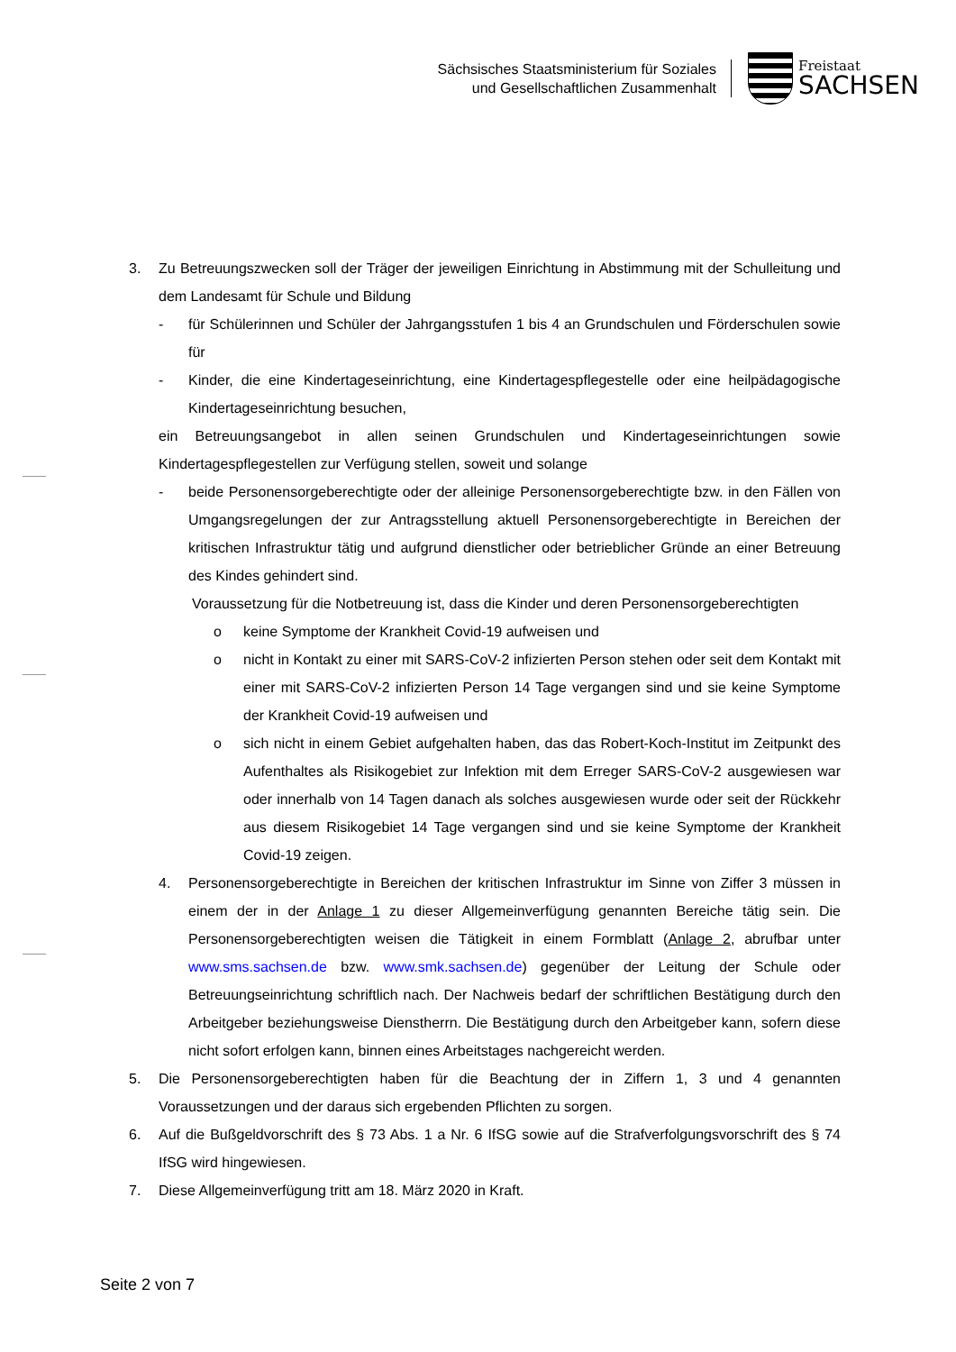Sächsisches Staatsministerium für Soziales
und Gesellschaftlichen Zusammenhalt
Freistaat
SACHSEN
3. Zu Betreuungszwecken soll der Träger der jeweiligen Einrichtung in Abstimmung mit der Schulleitung und dem Landesamt für Schule und Bildung
- für Schülerinnen und Schüler der Jahrgangsstufen 1 bis 4 an Grundschulen und Förderschulen sowie für
- Kinder, die eine Kindertageseinrichtung, eine Kindertagespflegestelle oder eine heilpädagogische Kindertageseinrichtung besuchen,
ein Betreuungsangebot in allen seinen Grundschulen und Kindertageseinrichtungen sowie Kindertagespflegestellen zur Verfügung stellen, soweit und solange
- beide Personensorgeberechtigte oder der alleinige Personensorgeberechtigte bzw. in den Fällen von Umgangsregelungen der zur Antragsstellung aktuell Personensorgeberechtigte in Bereichen der kritischen Infrastruktur tätig und aufgrund dienstlicher oder betrieblicher Gründe an einer Betreuung des Kindes gehindert sind.
Voraussetzung für die Notbetreuung ist, dass die Kinder und deren Personensorgeberechtigten
o keine Symptome der Krankheit Covid-19 aufweisen und
o nicht in Kontakt zu einer mit SARS-CoV-2 infizierten Person stehen oder seit dem Kontakt mit einer mit SARS-CoV-2 infizierten Person 14 Tage vergangen sind und sie keine Symptome der Krankheit Covid-19 aufweisen und
o sich nicht in einem Gebiet aufgehalten haben, das das Robert-Koch-Institut im Zeitpunkt des Aufenthaltes als Risikogebiet zur Infektion mit dem Erreger SARS-CoV-2 ausgewiesen war oder innerhalb von 14 Tagen danach als solches ausgewiesen wurde oder seit der Rückkehr aus diesem Risikogebiet 14 Tage vergangen sind und sie keine Symptome der Krankheit Covid-19 zeigen.
4. Personensorgeberechtigte in Bereichen der kritischen Infrastruktur im Sinne von Ziffer 3 müssen in einem der in der Anlage 1 zu dieser Allgemeinverfügung genannten Bereiche tätig sein. Die Personensorgeberechtigten weisen die Tätigkeit in einem Formblatt (Anlage 2, abrufbar unter www.sms.sachsen.de bzw. www.smk.sachsen.de) gegenüber der Leitung der Schule oder Betreuungseinrichtung schriftlich nach. Der Nachweis bedarf der schriftlichen Bestätigung durch den Arbeitgeber beziehungsweise Dienstherrn. Die Bestätigung durch den Arbeitgeber kann, sofern diese nicht sofort erfolgen kann, binnen eines Arbeitstages nachgereicht werden.
5. Die Personensorgeberechtigten haben für die Beachtung der in Ziffern 1, 3 und 4 genannten Voraussetzungen und der daraus sich ergebenden Pflichten zu sorgen.
6. Auf die Bußgeldvorschrift des § 73 Abs. 1 a Nr. 6 IfSG sowie auf die Strafverfolgungsvorschrift des § 74 IfSG wird hingewiesen.
7. Diese Allgemeinverfügung tritt am 18. März 2020 in Kraft.
Seite 2 von 7